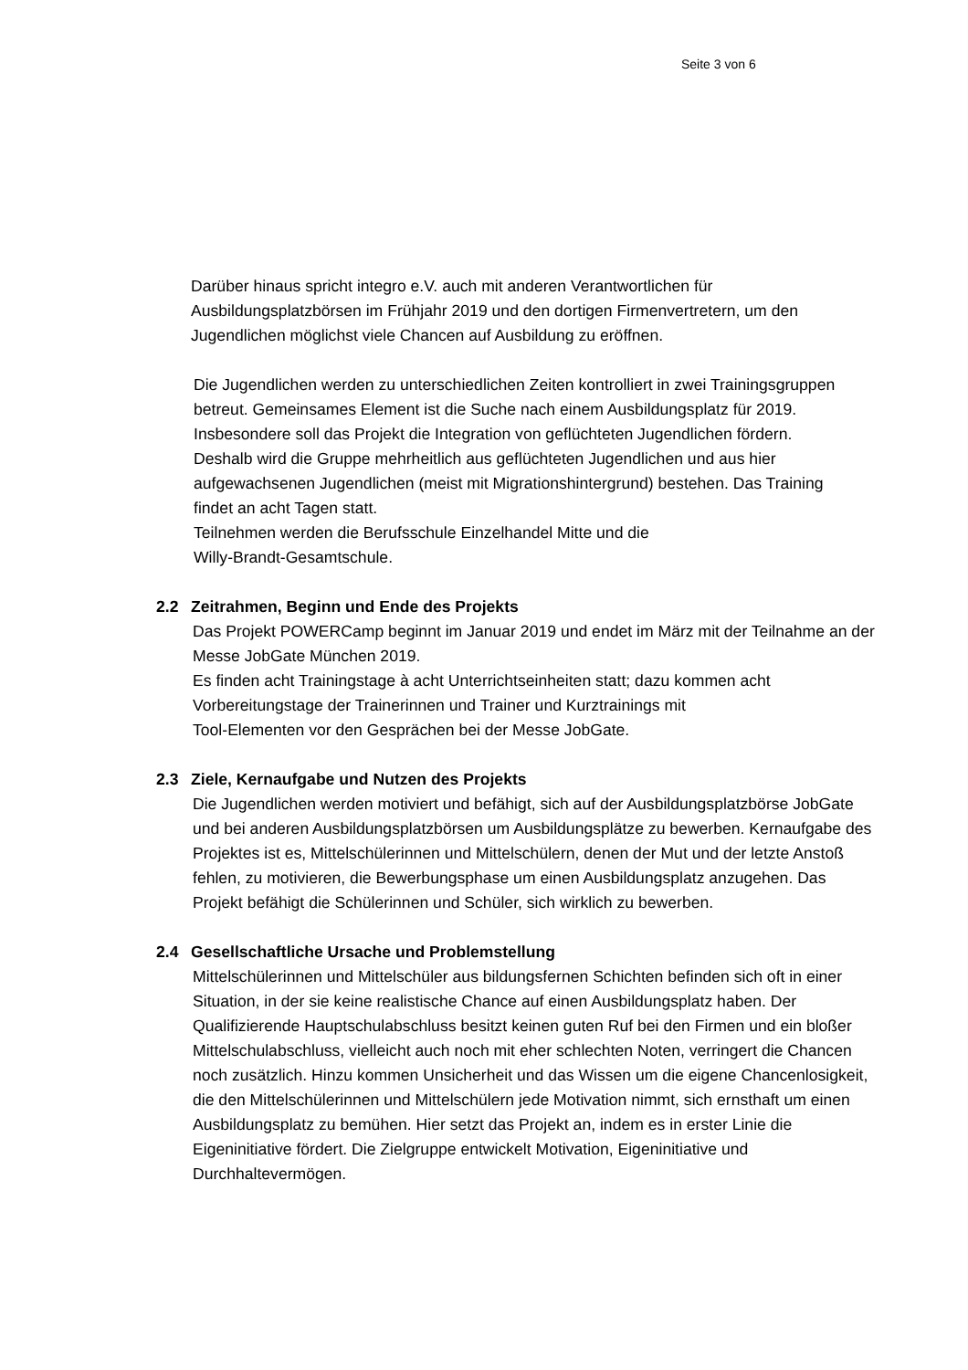Seite 3 von 6
Darüber hinaus spricht integro e.V. auch mit anderen Verantwortlichen für Ausbildungsplatzbörsen im Frühjahr 2019 und den dortigen Firmenvertretern, um den Jugendlichen möglichst viele Chancen auf Ausbildung zu eröffnen.
Die Jugendlichen werden zu unterschiedlichen Zeiten kontrolliert in zwei Trainingsgruppen betreut. Gemeinsames Element ist die Suche nach einem Ausbildungsplatz für 2019. Insbesondere soll das Projekt die Integration von geflüchteten Jugendlichen fördern. Deshalb wird die Gruppe mehrheitlich aus geflüchteten Jugendlichen und aus hier aufgewachsenen Jugendlichen (meist mit Migrationshintergrund) bestehen. Das Training findet an acht Tagen statt.
Teilnehmen werden die Berufsschule Einzelhandel Mitte und die
Willy-Brandt-Gesamtschule.
2.2 Zeitrahmen, Beginn und Ende des Projekts
Das Projekt POWERCamp beginnt im Januar 2019 und endet im März mit der Teilnahme an der Messe JobGate München 2019.
Es finden acht Trainingstage à acht Unterrichtseinheiten statt; dazu kommen acht Vorbereitungstage der Trainerinnen und Trainer und Kurztrainings mit
Tool-Elementen vor den Gesprächen bei der Messe JobGate.
2.3 Ziele, Kernaufgabe und Nutzen des Projekts
Die Jugendlichen werden motiviert und befähigt, sich auf der Ausbildungsplatzbörse JobGate und bei anderen Ausbildungsplatzbörsen um Ausbildungsplätze zu bewerben. Kernaufgabe des Projektes ist es, Mittelschülerinnen und Mittelschülern, denen der Mut und der letzte Anstoß fehlen, zu motivieren, die Bewerbungsphase um einen Ausbildungsplatz anzugehen. Das Projekt befähigt die Schülerinnen und Schüler, sich wirklich zu bewerben.
2.4 Gesellschaftliche Ursache und Problemstellung
Mittelschülerinnen und Mittelschüler aus bildungsfernen Schichten befinden sich oft in einer Situation, in der sie keine realistische Chance auf einen Ausbildungsplatz haben. Der Qualifizierende Hauptschulabschluss besitzt keinen guten Ruf bei den Firmen und ein bloßer Mittelschulabschluss, vielleicht auch noch mit eher schlechten Noten, verringert die Chancen noch zusätzlich. Hinzu kommen Unsicherheit und das Wissen um die eigene Chancenlosigkeit, die den Mittelschülerinnen und Mittelschülern jede Motivation nimmt, sich ernsthaft um einen Ausbildungsplatz zu bemühen. Hier setzt das Projekt an, indem es in erster Linie die Eigeninitiative fördert. Die Zielgruppe entwickelt Motivation, Eigeninitiative und Durchhaltevermögen.